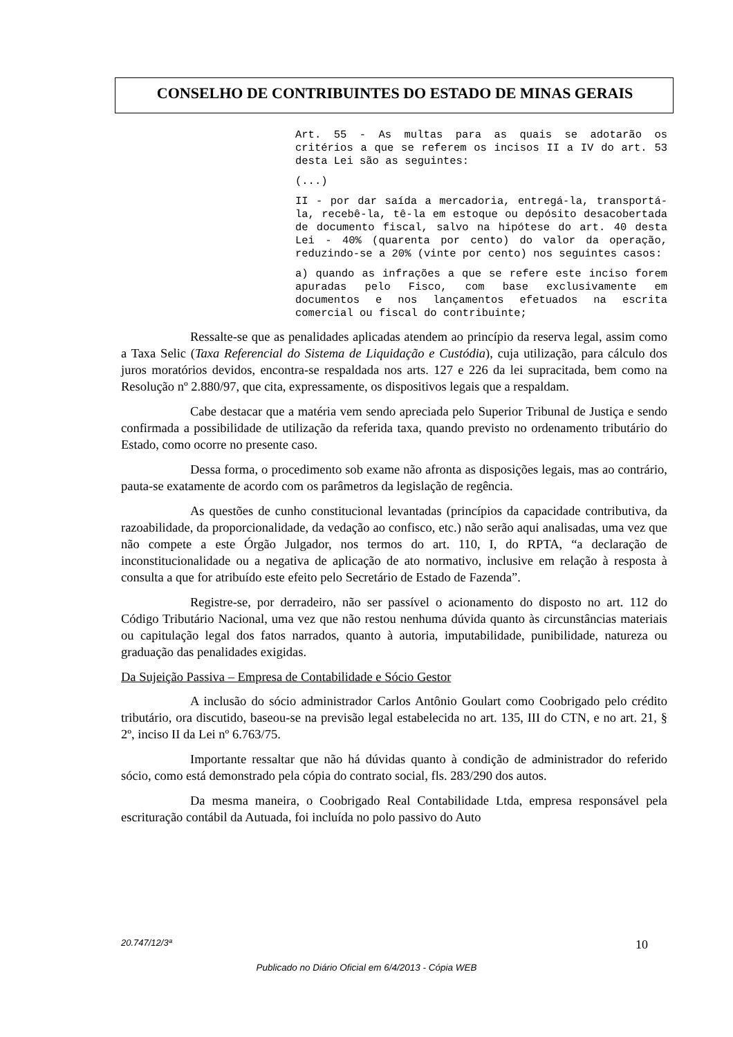CONSELHO DE CONTRIBUINTES DO ESTADO DE MINAS GERAIS
Art. 55 - As multas para as quais se adotarão os critérios a que se referem os incisos II a IV do art. 53 desta Lei são as seguintes:
(...)
II - por dar saída a mercadoria, entregá-la, transportá-la, recebê-la, tê-la em estoque ou depósito desacobertada de documento fiscal, salvo na hipótese do art. 40 desta Lei - 40% (quarenta por cento) do valor da operação, reduzindo-se a 20% (vinte por cento) nos seguintes casos:
a) quando as infrações a que se refere este inciso forem apuradas pelo Fisco, com base exclusivamente em documentos e nos lançamentos efetuados na escrita comercial ou fiscal do contribuinte;
Ressalte-se que as penalidades aplicadas atendem ao princípio da reserva legal, assim como a Taxa Selic (Taxa Referencial do Sistema de Liquidação e Custódia), cuja utilização, para cálculo dos juros moratórios devidos, encontra-se respaldada nos arts. 127 e 226 da lei supracitada, bem como na Resolução nº 2.880/97, que cita, expressamente, os dispositivos legais que a respaldam.
Cabe destacar que a matéria vem sendo apreciada pelo Superior Tribunal de Justiça e sendo confirmada a possibilidade de utilização da referida taxa, quando previsto no ordenamento tributário do Estado, como ocorre no presente caso.
Dessa forma, o procedimento sob exame não afronta as disposições legais, mas ao contrário, pauta-se exatamente de acordo com os parâmetros da legislação de regência.
As questões de cunho constitucional levantadas (princípios da capacidade contributiva, da razoabilidade, da proporcionalidade, da vedação ao confisco, etc.) não serão aqui analisadas, uma vez que não compete a este Órgão Julgador, nos termos do art. 110, I, do RPTA, “a declaração de inconstitucionalidade ou a negativa de aplicação de ato normativo, inclusive em relação à resposta à consulta a que for atribuído este efeito pelo Secretário de Estado de Fazenda”.
Registre-se, por derradeiro, não ser passível o acionamento do disposto no art. 112 do Código Tributário Nacional, uma vez que não restou nenhuma dúvida quanto às circunstâncias materiais ou capitulação legal dos fatos narrados, quanto à autoria, imputabilidade, punibilidade, natureza ou graduação das penalidades exigidas.
Da Sujeição Passiva – Empresa de Contabilidade e Sócio Gestor
A inclusão do sócio administrador Carlos Antônio Goulart como Coobrigado pelo crédito tributário, ora discutido, baseou-se na previsão legal estabelecida no art. 135, III do CTN, e no art. 21, § 2º, inciso II da Lei nº 6.763/75.
Importante ressaltar que não há dúvidas quanto à condição de administrador do referido sócio, como está demonstrado pela cópia do contrato social, fls. 283/290 dos autos.
Da mesma maneira, o Coobrigado Real Contabilidade Ltda, empresa responsável pela escrituração contábil da Autuada, foi incluída no polo passivo do Auto
20.747/12/3ª 10
Publicado no Diário Oficial em 6/4/2013 - Cópia WEB